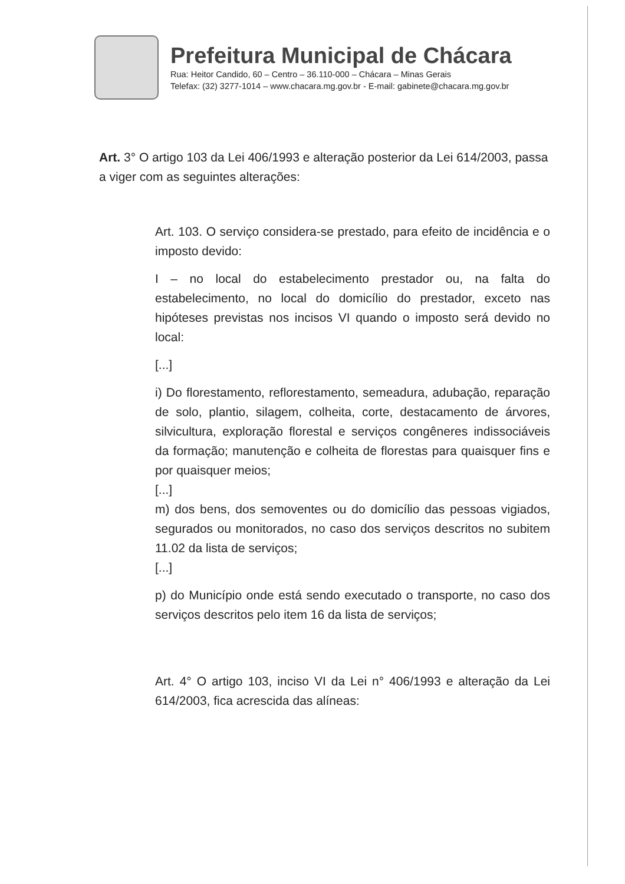Prefeitura Municipal de Chácara
Rua: Heitor Candido, 60 – Centro – 36.110-000 – Chácara – Minas Gerais
Telefax: (32) 3277-1014 – www.chacara.mg.gov.br - E-mail: gabinete@chacara.mg.gov.br
Art. 3° O artigo 103 da Lei 406/1993 e alteração posterior da Lei 614/2003, passa a viger com as seguintes alterações:
Art. 103. O serviço considera-se prestado, para efeito de incidência e o imposto devido:
I – no local do estabelecimento prestador ou, na falta do estabelecimento, no local do domicílio do prestador, exceto nas hipóteses previstas nos incisos VI quando o imposto será devido no local:
[...]
i) Do florestamento, reflorestamento, semeadura, adubação, reparação de solo, plantio, silagem, colheita, corte, destacamento de árvores, silvicultura, exploração florestal e serviços congêneres indissociáveis da formação; manutenção e colheita de florestas para quaisquer fins e por quaisquer meios;
[...]
m) dos bens, dos semoventes ou do domicílio das pessoas vigiados, segurados ou monitorados, no caso dos serviços descritos no subitem 11.02 da lista de serviços;
[...]
p) do Município onde está sendo executado o transporte, no caso dos serviços descritos pelo item 16 da lista de serviços;
Art. 4° O artigo 103, inciso VI da Lei n° 406/1993 e alteração da Lei 614/2003, fica acrescida das alíneas: